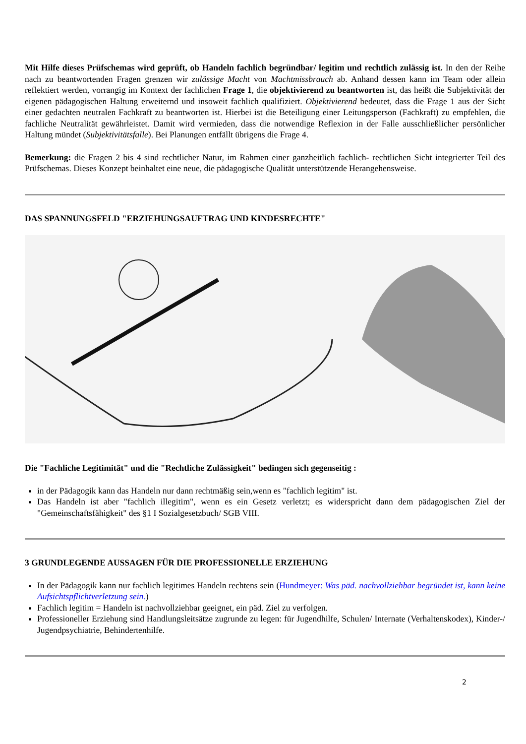Mit Hilfe dieses Prüfschemas wird geprüft, ob Handeln fachlich begründbar/ legitim und rechtlich zulässig ist. In den der Reihe nach zu beantwortenden Fragen grenzen wir zulässige Macht von Machtmissbrauch ab. Anhand dessen kann im Team oder allein reflektiert werden, vorrangig im Kontext der fachlichen Frage 1, die objektivierend zu beantworten ist, das heißt die Subjektivität der eigenen pädagogischen Haltung erweiternd und insoweit fachlich qualifiziert. Objektivierend bedeutet, dass die Frage 1 aus der Sicht einer gedachten neutralen Fachkraft zu beantworten ist. Hierbei ist die Beteiligung einer Leitungsperson (Fachkraft) zu empfehlen, die fachliche Neutralität gewährleistet. Damit wird vermieden, dass die notwendige Reflexion in der Falle ausschließlicher persönlicher Haltung mündet (Subjektivitätsfalle). Bei Planungen entfällt übrigens die Frage 4.
Bemerkung: die Fragen 2 bis 4 sind rechtlicher Natur, im Rahmen einer ganzheitlich fachlich- rechtlichen Sicht integrierter Teil des Prüfschemas. Dieses Konzept beinhaltet eine neue, die pädagogische Qualität unterstützende Herangehensweise.
DAS SPANNUNGSFELD "ERZIEHUNGSAUFTRAG UND KINDESRECHTE"
Die "Fachliche Legitimität" und die "Rechtliche Zulässigkeit" bedingen sich gegenseitig :
in der Pädagogik kann das Handeln nur dann rechtmäßig sein,wenn es "fachlich legitim" ist.
Das Handeln ist aber "fachlich illegitim", wenn es ein Gesetz verletzt; es widerspricht dann dem pädagogischen Ziel der "Gemeinschaftsfähigkeit" des §1 I Sozialgesetzbuch/ SGB VIII.
3 GRUNDLEGENDE AUSSAGEN FÜR DIE PROFESSIONELLE ERZIEHUNG
In der Pädagogik kann nur fachlich legitimes Handeln rechtens sein (Hundmeyer: Was päd. nachvollziehbar begründet ist, kann keine Aufsichtspflichtverletzung sein.)
Fachlich legitim = Handeln ist nachvollziehbar geeignet, ein päd. Ziel zu verfolgen.
Professioneller Erziehung sind Handlungsleitsätze zugrunde zu legen: für Jugendhilfe, Schulen/ Internate (Verhaltenskodex), Kinder-/ Jugendpsychiatrie, Behindertenhilfe.
2